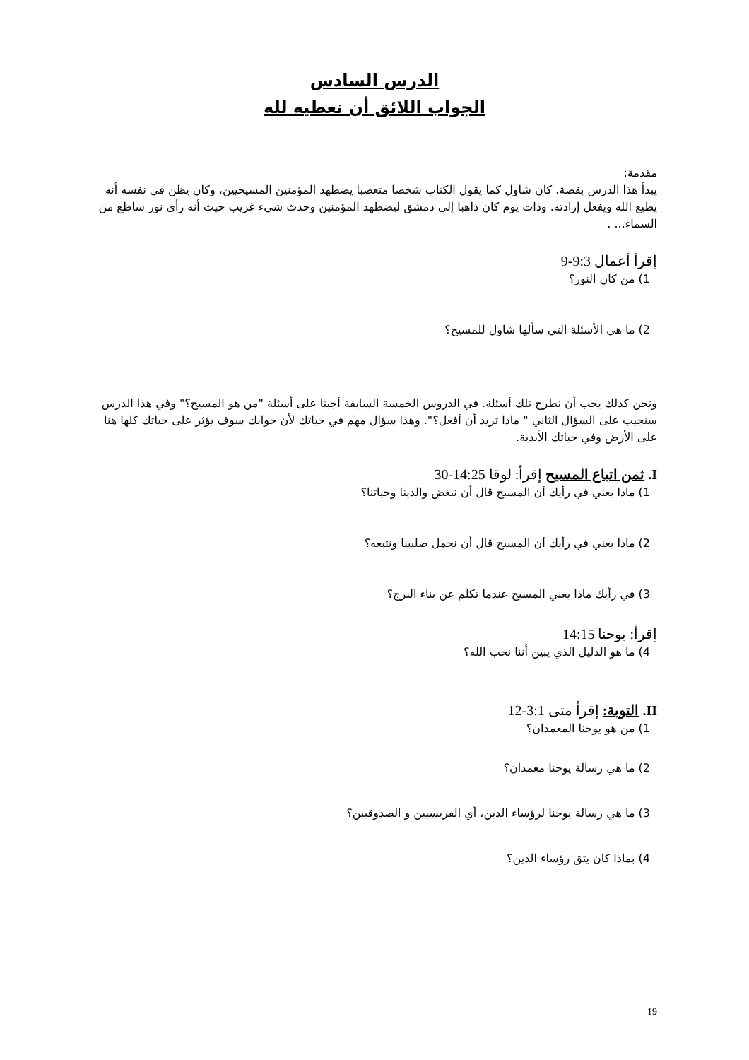الدرس السادس
الجواب اللائق أن نعطيه لله
مقدمة:
يبدأ هذا الدرس بقصة. كان شاول كما يقول الكتاب شخصا متعصبا يضطهد المؤمنين المسيحيين، وكان يظن في نفسه أنه يطيع الله ويفعل إرادته. وذات يوم كان ذاهبا إلى دمشق ليضطهد المؤمنين وحدث شيء غريب حيث أنه رأى نور ساطع من السماء... .
إقرأ أعمال 9:3-9
1) من كان النور؟
2) ما هي الأسئلة التي سألها شاول للمسيح؟
ونحن كذلك يجب أن نطرح تلك أسئلة. في الدروس الخمسة السابقة أجبنا على أسئلة "من هو المسيح؟" وفي هذا الدرس سنجيب على السؤال الثاني " ماذا تريد أن أفعل؟". وهذا سؤال مهم في حياتك لأن جوابك سوف يؤثر على حياتك كلها هنا على الأرض وفي حياتك الأبدية.
I. ثمن اتباع المسيح إقرأ: لوقا 14:25-30
1) ماذا يعني في رأيك أن المسيح قال أن نبغض والدينا وحياتنا؟
2) ماذا يعني في رأيك أن المسيح قال أن نحمل صليبنا ونتبعه؟
3) في رأيك ماذا يعني المسيح عندما تكلم عن بناء البرج؟
إقرأ: يوحنا 14:15
4) ما هو الدليل الذي يبين أننا نحب الله؟
II. التوبة: إقرأ متى 3:1-12
1) من هو يوحنا المعمدان؟
2) ما هي رسالة يوحنا معمدان؟
3) ما هي رسالة يوحنا لرؤساء الدين، أي الفريسيين و الصدوقيين؟
4) بماذا كان يتق رؤساء الدين؟
19